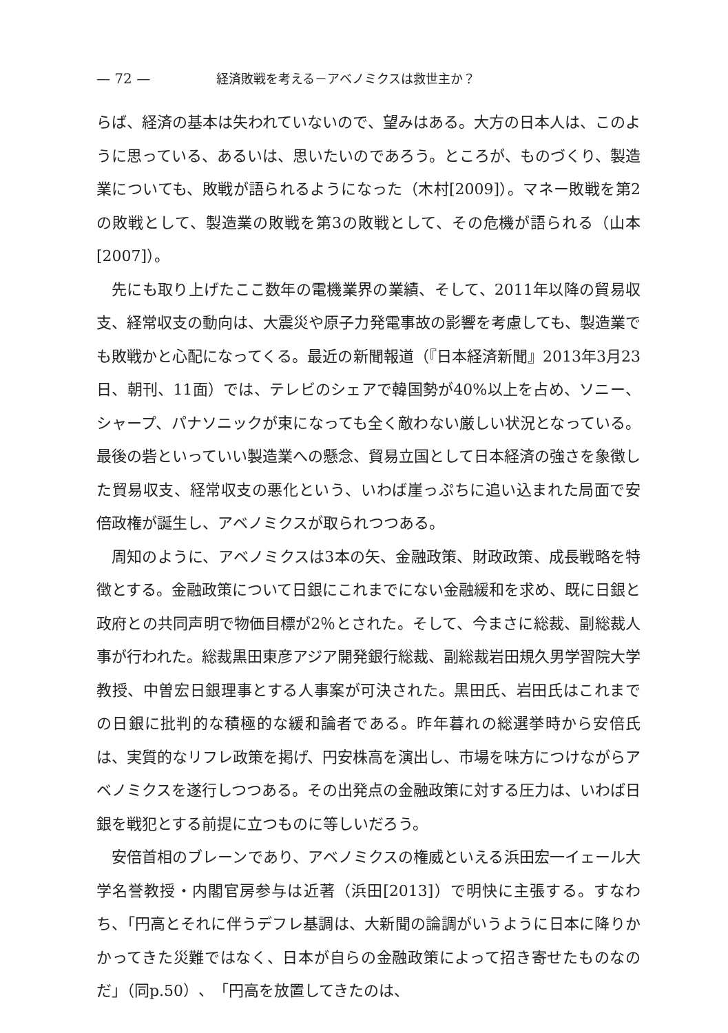— 72 — 経済敗戦を考える－アベノミクスは救世主か？
らば、経済の基本は失われていないので、望みはある。大方の日本人は、このように思っている、あるいは、思いたいのであろう。ところが、ものづくり、製造業についても、敗戦が語られるようになった（木村[2009]）。マネー敗戦を第2の敗戦として、製造業の敗戦を第3の敗戦として、その危機が語られる（山本[2007]）。
先にも取り上げたここ数年の電機業界の業績、そして、2011年以降の貿易収支、経常収支の動向は、大震災や原子力発電事故の影響を考慮しても、製造業でも敗戦かと心配になってくる。最近の新聞報道（『日本経済新聞』2013年3月23日、朝刊、11面）では、テレビのシェアで韓国勢が40%以上を占め、ソニー、シャープ、パナソニックが束になっても全く敵わない厳しい状況となっている。最後の砦といっていい製造業への懸念、貿易立国として日本経済の強さを象徴した貿易収支、経常収支の悪化という、いわば崖っぷちに追い込まれた局面で安倍政権が誕生し、アベノミクスが取られつつある。
周知のように、アベノミクスは3本の矢、金融政策、財政政策、成長戦略を特徴とする。金融政策について日銀にこれまでにない金融緩和を求め、既に日銀と政府との共同声明で物価目標が2％とされた。そして、今まさに総裁、副総裁人事が行われた。総裁黒田東彦アジア開発銀行総裁、副総裁岩田規久男学習院大学教授、中曽宏日銀理事とする人事案が可決された。黒田氏、岩田氏はこれまでの日銀に批判的な積極的な緩和論者である。昨年暮れの総選挙時から安倍氏は、実質的なリフレ政策を掲げ、円安株高を演出し、市場を味方につけながらアベノミクスを遂行しつつある。その出発点の金融政策に対する圧力は、いわば日銀を戦犯とする前提に立つものに等しいだろう。
安倍首相のブレーンであり、アベノミクスの権威といえる浜田宏一イェール大学名誉教授・内閣官房参与は近著（浜田[2013]）で明快に主張する。すなわち、「円高とそれに伴うデフレ基調は、大新聞の論調がいうように日本に降りかかってきた災難ではなく、日本が自らの金融政策によって招き寄せたものなのだ」（同p.50）、「円高を放置してきたのは、